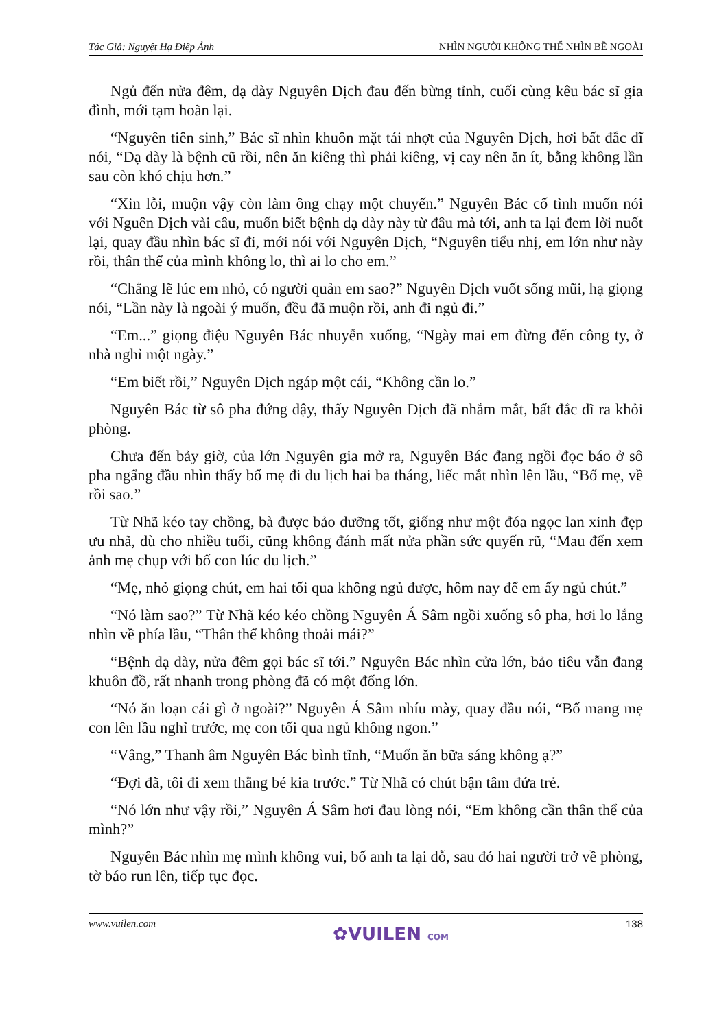Tác Giả: Nguyệt Hạ Điệp Ảnh NHÌN NGƯỜI KHÔNG THỂ NHÌN BỀ NGOÀI
Ngủ đến nửa đêm, dạ dày Nguyên Dịch đau đến bừng tỉnh, cuối cùng kêu bác sĩ gia đình, mới tạm hoãn lại.
“Nguyên tiên sinh,” Bác sĩ nhìn khuôn mặt tái nhợt của Nguyên Dịch, hơi bất đắc dĩ nói, “Dạ dày là bệnh cũ rồi, nên ăn kiêng thì phải kiêng, vị cay nên ăn ít, bằng không lần sau còn khó chịu hơn.”
“Xin lỗi, muộn vậy còn làm ông chạy một chuyến.” Nguyên Bác cố tình muốn nói với Nguên Dịch vài câu, muốn biết bệnh dạ dày này từ đâu mà tới, anh ta lại đem lời nuốt lại, quay đầu nhìn bác sĩ đi, mới nói với Nguyên Dịch, “Nguyên tiểu nhị, em lớn như này rồi, thân thể của mình không lo, thì ai lo cho em.”
“Chẳng lẽ lúc em nhỏ, có người quản em sao?” Nguyên Dịch vuốt sống mũi, hạ giọng nói, “Lần này là ngoài ý muốn, đều đã muộn rồi, anh đi ngủ đi.”
“Em...” giọng điệu Nguyên Bác nhuyễn xuống, “Ngày mai em đừng đến công ty, ở nhà nghỉ một ngày.”
“Em biết rồi,” Nguyên Dịch ngáp một cái, “Không cần lo.”
Nguyên Bác từ sô pha đứng dậy, thấy Nguyên Dịch đã nhắm mắt, bất đắc dĩ ra khỏi phòng.
Chưa đến bảy giờ, của lớn Nguyên gia mở ra, Nguyên Bác đang ngồi đọc báo ở sô pha ngẩng đầu nhìn thấy bố mẹ đi du lịch hai ba tháng, liếc mắt nhìn lên lầu, “Bố mẹ, về rồi sao.”
Từ Nhã kéo tay chồng, bà được bảo dưỡng tốt, giống như một đóa ngọc lan xinh đẹp ưu nhã, dù cho nhiều tuổi, cũng không đánh mất nửa phần sức quyến rũ, “Mau đến xem ảnh mẹ chụp với bố con lúc du lịch.”
“Mẹ, nhỏ giọng chút, em hai tối qua không ngủ được, hôm nay để em ấy ngủ chút.”
“Nó làm sao?” Từ Nhã kéo kéo chồng Nguyên Á Sâm ngồi xuống sô pha, hơi lo lắng nhìn về phía lầu, “Thân thể không thoải mái?”
“Bệnh dạ dày, nửa đêm gọi bác sĩ tới.” Nguyên Bác nhìn cửa lớn, bảo tiêu vẫn đang khuôn đồ, rất nhanh trong phòng đã có một đống lớn.
“Nó ăn loạn cái gì ở ngoài?” Nguyên Á Sâm nhíu mày, quay đầu nói, “Bố mang mẹ con lên lầu nghỉ trước, mẹ con tối qua ngủ không ngon.”
“Vâng,” Thanh âm Nguyên Bác bình tĩnh, “Muốn ăn bữa sáng không ạ?”
“Đợi đã, tôi đi xem thằng bé kia trước.” Từ Nhã có chút bận tâm đứa trẻ.
“Nó lớn như vậy rồi,” Nguyên Á Sâm hơi đau lòng nói, “Em không cần thân thể của mình?”
Nguyên Bác nhìn mẹ mình không vui, bố anh ta lại dỗ, sau đó hai người trở về phòng, tờ báo run lên, tiếp tục đọc.
www.vuilen.com
✿VUILEN COM
138